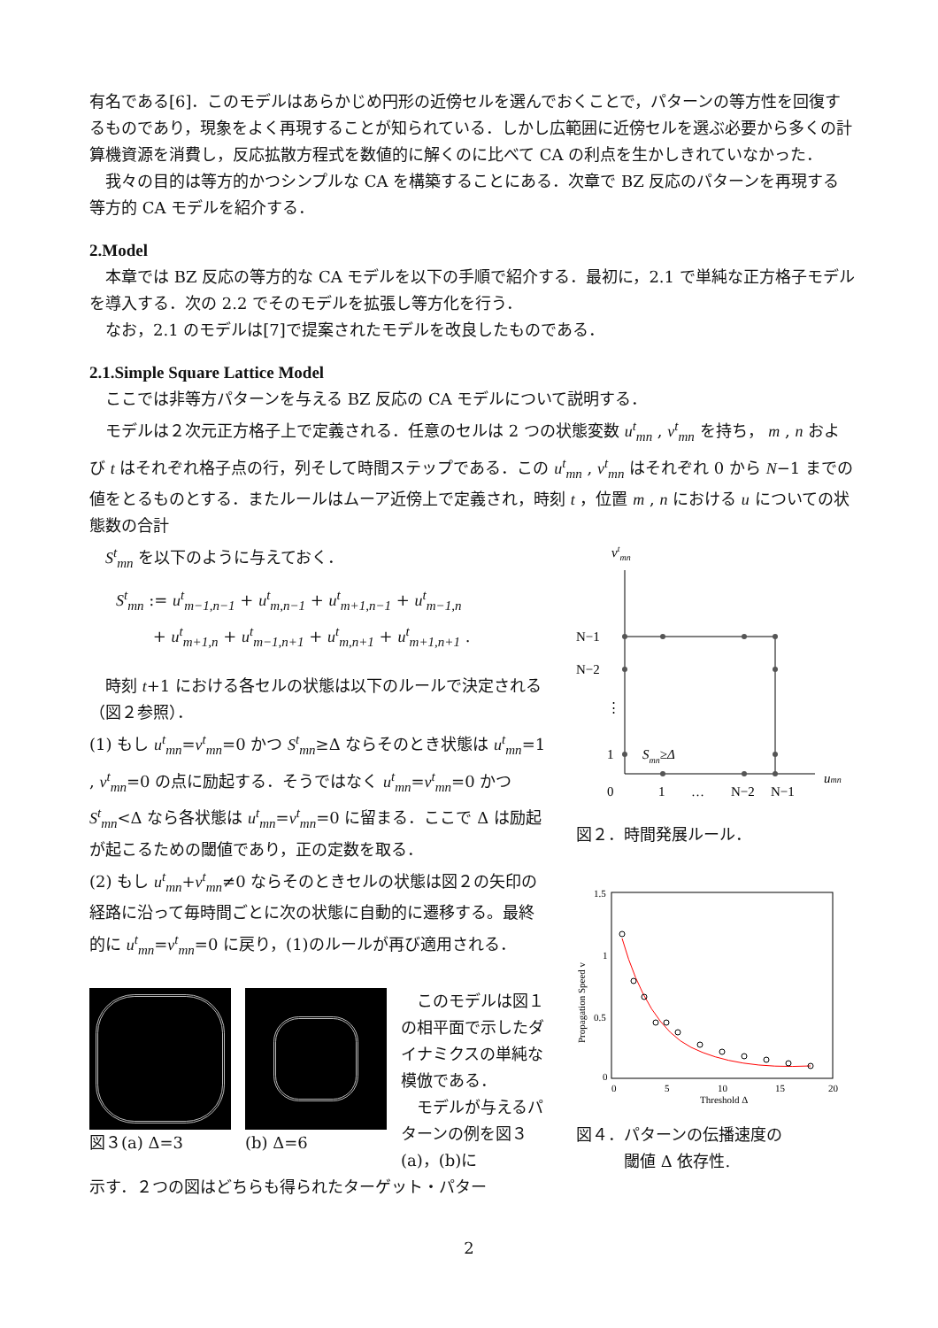有名である[6]．このモデルはあらかじめ円形の近傍セルを選んでおくことで，パターンの等方性を回復するものであり，現象をよく再現することが知られている．しかし広範囲に近傍セルを選ぶ必要から多くの計算機資源を消費し，反応拡散方程式を数値的に解くのに比べて CA の利点を生かしきれていなかった．
　我々の目的は等方的かつシンプルな CA を構築することにある．次章で BZ 反応のパターンを再現する等方的 CA モデルを紹介する．
2.Model
　本章では BZ 反応の等方的な CA モデルを以下の手順で紹介する．最初に，2.1 で単純な正方格子モデルを導入する．次の 2.2 でそのモデルを拡張し等方化を行う．
　なお，2.1 のモデルは[7]で提案されたモデルを改良したものである．
2.1.Simple Square Lattice Model
　ここでは非等方パターンを与える BZ 反応の CA モデルについて説明する．
　モデルは２次元正方格子上で定義される．任意のセルは 2 つの状態変数 u<sup>t</sup><sub>mn</sub> , v<sup>t</sup><sub>mn</sub> を持ち， m , n および t はそれぞれ格子点の行，列そして時間ステップである．この u<sup>t</sup><sub>mn</sub> , v<sup>t</sup><sub>mn</sub> はそれぞれ 0 から N−1 までの値をとるものとする．またルールはムーア近傍上で定義され，時刻 t ，位置 m , n における u についての状態数の合計
　S<sup>t</sup><sub>mn</sub> を以下のように与えておく．
S<sup>t</sup><sub>mn</sub> := u<sup>t</sup><sub>m−1,n−1</sub> + u<sup>t</sup><sub>m,n−1</sub> + u<sup>t</sup><sub>m+1,n−1</sub> + u<sup>t</sup><sub>m−1,n</sub>
　　 + u<sup>t</sup><sub>m+1,n</sub> + u<sup>t</sup><sub>m−1,n+1</sub> + u<sup>t</sup><sub>m,n+1</sub> + u<sup>t</sup><sub>m+1,n+1</sub> .
　時刻 t+1 における各セルの状態は以下のルールで決定される（図２参照）．
(1) もし u<sup>t</sup><sub>mn</sub>=v<sup>t</sup><sub>mn</sub>=0 かつ S<sup>t</sup><sub>mn</sub>≥Δ ならそのとき状態は u<sup>t</sup><sub>mn</sub>=1 , v<sup>t</sup><sub>mn</sub>=0 の点に励起する．そうではなく u<sup>t</sup><sub>mn</sub>=v<sup>t</sup><sub>mn</sub>=0 かつ S<sup>t</sup><sub>mn</sub><Δ なら各状態は u<sup>t</sup><sub>mn</sub>=v<sup>t</sup><sub>mn</sub>=0 に留まる．ここで Δ は励起が起こるための閾値であり，正の定数を取る．
(2) もし u<sup>t</sup><sub>mn</sub>+v<sup>t</sup><sub>mn</sub>≠0 ならそのときセルの状態は図２の矢印の経路に沿って毎時間ごとに次の状態に自動的に遷移する。最終的に u<sup>t</sup><sub>mn</sub>=v<sup>t</sup><sub>mn</sub>=0 に戻り，(1)のルールが再び適用される．
図３(a) Δ=3 (b) Δ=6 　このモデルは図１の相平面で示したダイナミクスの単純な模倣である．
　モデルが与えるパターンの例を図３(a)，(b)に
示す．２つの図はどちらも得られたターゲット・パター
vtmn
N−1
N−2
⋮
1
Smn≥Δ
umn
0
1
…
N−2
N−1
図２．時間発展ルール．
1.5
1
0.5
0
0
5
10
15
20
Threshold Δ
Propagation Speed v
図４．パターンの伝播速度の
　　　閾値 Δ 依存性.
2